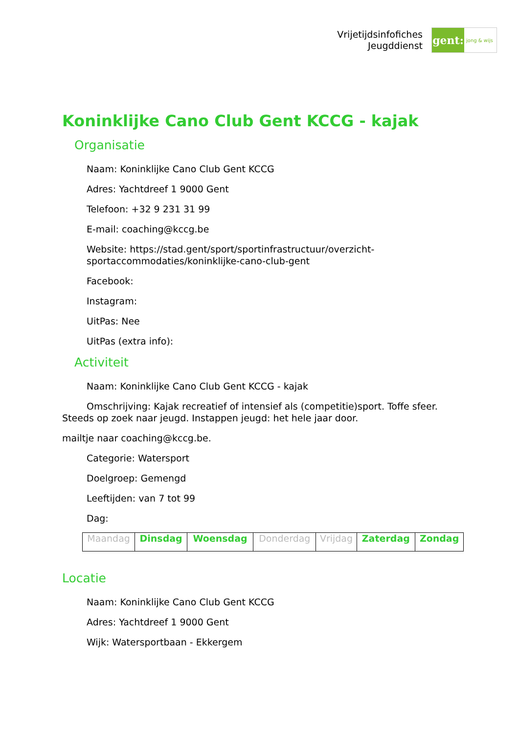Vrijetijdsinfofiches
Jeugddienst
gent:
jong & wijs
Koninklijke Cano Club Gent KCCG - kajak
Organisatie
Naam: Koninklijke Cano Club Gent KCCG
Adres: Yachtdreef 1 9000 Gent
Telefoon: +32 9 231 31 99
E-mail: coaching@kccg.be
Website: https://stad.gent/sport/sportinfrastructuur/overzicht-sportaccommodaties/koninklijke-cano-club-gent
Facebook:
Instagram:
UitPas: Nee
UitPas (extra info):
Activiteit
Naam: Koninklijke Cano Club Gent KCCG - kajak
Omschrijving: Kajak recreatief of intensief als (competitie)sport. Toffe sfeer. Steeds op zoek naar jeugd. Instappen jeugd: het hele jaar door.
mailtje naar coaching@kccg.be.
Categorie: Watersport
Doelgroep: Gemengd
Leeftijden: van 7 tot 99
Dag:
| Maandag | Dinsdag | Woensdag | Donderdag | Vrijdag | Zaterdag | Zondag |
Locatie
Naam: Koninklijke Cano Club Gent KCCG
Adres: Yachtdreef 1 9000 Gent
Wijk: Watersportbaan - Ekkergem